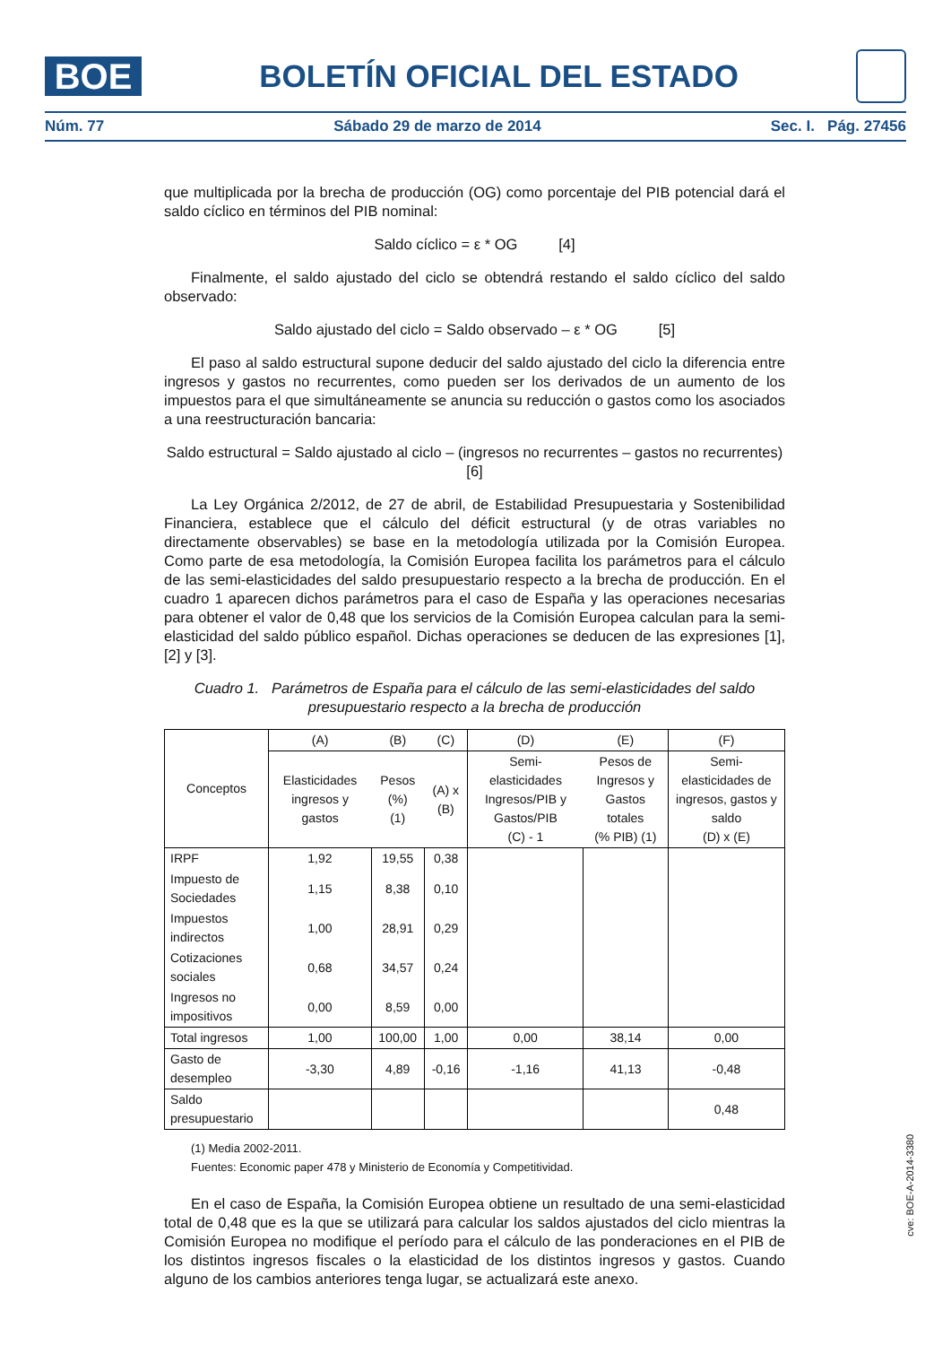BOE
BOLETÍN OFICIAL DEL ESTADO
Núm. 77 Sábado 29 de marzo de 2014 Sec. I. Pág. 27456
que multiplicada por la brecha de producción (OG) como porcentaje del PIB potencial dará el saldo cíclico en términos del PIB nominal:
Saldo cíclico = ε * OG [4]
Finalmente, el saldo ajustado del ciclo se obtendrá restando el saldo cíclico del saldo observado:
Saldo ajustado del ciclo = Saldo observado – ε * OG [5]
El paso al saldo estructural supone deducir del saldo ajustado del ciclo la diferencia entre ingresos y gastos no recurrentes, como pueden ser los derivados de un aumento de los impuestos para el que simultáneamente se anuncia su reducción o gastos como los asociados a una reestructuración bancaria:
Saldo estructural = Saldo ajustado al ciclo – (ingresos no recurrentes – gastos no recurrentes)
[6]
La Ley Orgánica 2/2012, de 27 de abril, de Estabilidad Presupuestaria y Sostenibilidad Financiera, establece que el cálculo del déficit estructural (y de otras variables no directamente observables) se base en la metodología utilizada por la Comisión Europea. Como parte de esa metodología, la Comisión Europea facilita los parámetros para el cálculo de las semi-elasticidades del saldo presupuestario respecto a la brecha de producción. En el cuadro 1 aparecen dichos parámetros para el caso de España y las operaciones necesarias para obtener el valor de 0,48 que los servicios de la Comisión Europea calculan para la semi-elasticidad del saldo público español. Dichas operaciones se deducen de las expresiones [1], [2] y [3].
Cuadro 1. Parámetros de España para el cálculo de las semi-elasticidades del saldo presupuestario respecto a la brecha de producción
| Conceptos | (A) | (B) | (C) | (D) | (E) | (F) |
| | Elasticidades ingresos y gastos | Pesos (%) (1) | (A) x (B) | Semi-elasticidades Ingresos/PIB y Gastos/PIB (C) - 1 | Pesos de Ingresos y Gastos totales (% PIB) (1) | Semi-elasticidades de ingresos, gastos y saldo (D) x (E) |
| IRPF | 1,92 | 19,55 | 0,38 | | | |
| Impuesto de Sociedades | 1,15 | 8,38 | 0,10 | | | |
| Impuestos indirectos | 1,00 | 28,91 | 0,29 | | | |
| Cotizaciones sociales | 0,68 | 34,57 | 0,24 | | | |
| Ingresos no impositivos | 0,00 | 8,59 | 0,00 | | | |
| Total ingresos | 1,00 | 100,00 | 1,00 | 0,00 | 38,14 | 0,00 |
| Gasto de desempleo | -3,30 | 4,89 | -0,16 | -1,16 | 41,13 | -0,48 |
| Saldo presupuestario | | | | | | 0,48 |
(1) Media 2002-2011.
Fuentes: Economic paper 478 y Ministerio de Economía y Competitividad.
En el caso de España, la Comisión Europea obtiene un resultado de una semi-elasticidad total de 0,48 que es la que se utilizará para calcular los saldos ajustados del ciclo mientras la Comisión Europea no modifique el período para el cálculo de las ponderaciones en el PIB de los distintos ingresos fiscales o la elasticidad de los distintos ingresos y gastos. Cuando alguno de los cambios anteriores tenga lugar, se actualizará este anexo.
cve: BOE-A-2014-3380